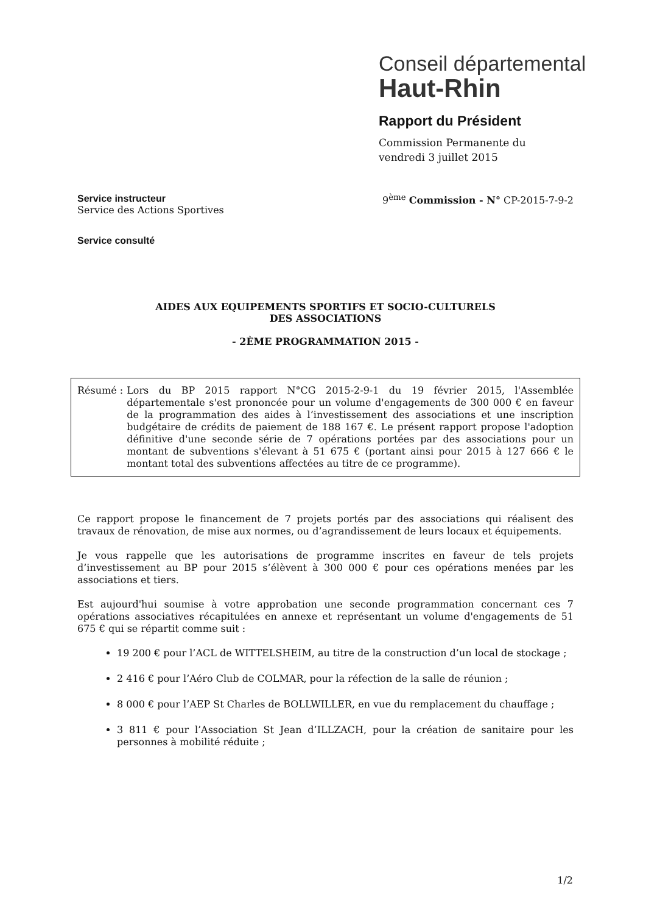Conseil départemental
Haut-Rhin
Rapport du Président
Commission Permanente du
vendredi 3 juillet 2015
Service instructeur
Service des Actions Sportives
9<sup>ème</sup> Commission - N° CP-2015-7-9-2
Service consulté
AIDES AUX EQUIPEMENTS SPORTIFS ET SOCIO-CULTURELS
DES ASSOCIATIONS
- 2ÈME PROGRAMMATION 2015 -
Résumé : Lors du BP 2015 rapport N°CG 2015-2-9-1 du 19 février 2015, l'Assemblée départementale s'est prononcée pour un volume d'engagements de 300 000 € en faveur de la programmation des aides à l’investissement des associations et une inscription budgétaire de crédits de paiement de 188 167 €. Le présent rapport propose l'adoption définitive d'une seconde série de 7 opérations portées par des associations pour un montant de subventions s'élevant à 51 675 € (portant ainsi pour 2015 à 127 666 € le montant total des subventions affectées au titre de ce programme).
Ce rapport propose le financement de 7 projets portés par des associations qui réalisent des travaux de rénovation, de mise aux normes, ou d’agrandissement de leurs locaux et équipements.
Je vous rappelle que les autorisations de programme inscrites en faveur de tels projets d’investissement au BP pour 2015 s’élèvent à 300 000 € pour ces opérations menées par les associations et tiers.
Est aujourd'hui soumise à votre approbation une seconde programmation concernant ces 7 opérations associatives récapitulées en annexe et représentant un volume d'engagements de 51 675 € qui se répartit comme suit :
19 200 € pour l’ACL de WITTELSHEIM, au titre de la construction d’un local de stockage ;
2 416 € pour l’Aéro Club de COLMAR, pour la réfection de la salle de réunion ;
8 000 € pour l’AEP St Charles de BOLLWILLER, en vue du remplacement du chauffage ;
3 811 € pour l’Association St Jean d’ILLZACH, pour la création de sanitaire pour les personnes à mobilité réduite ;
1/2